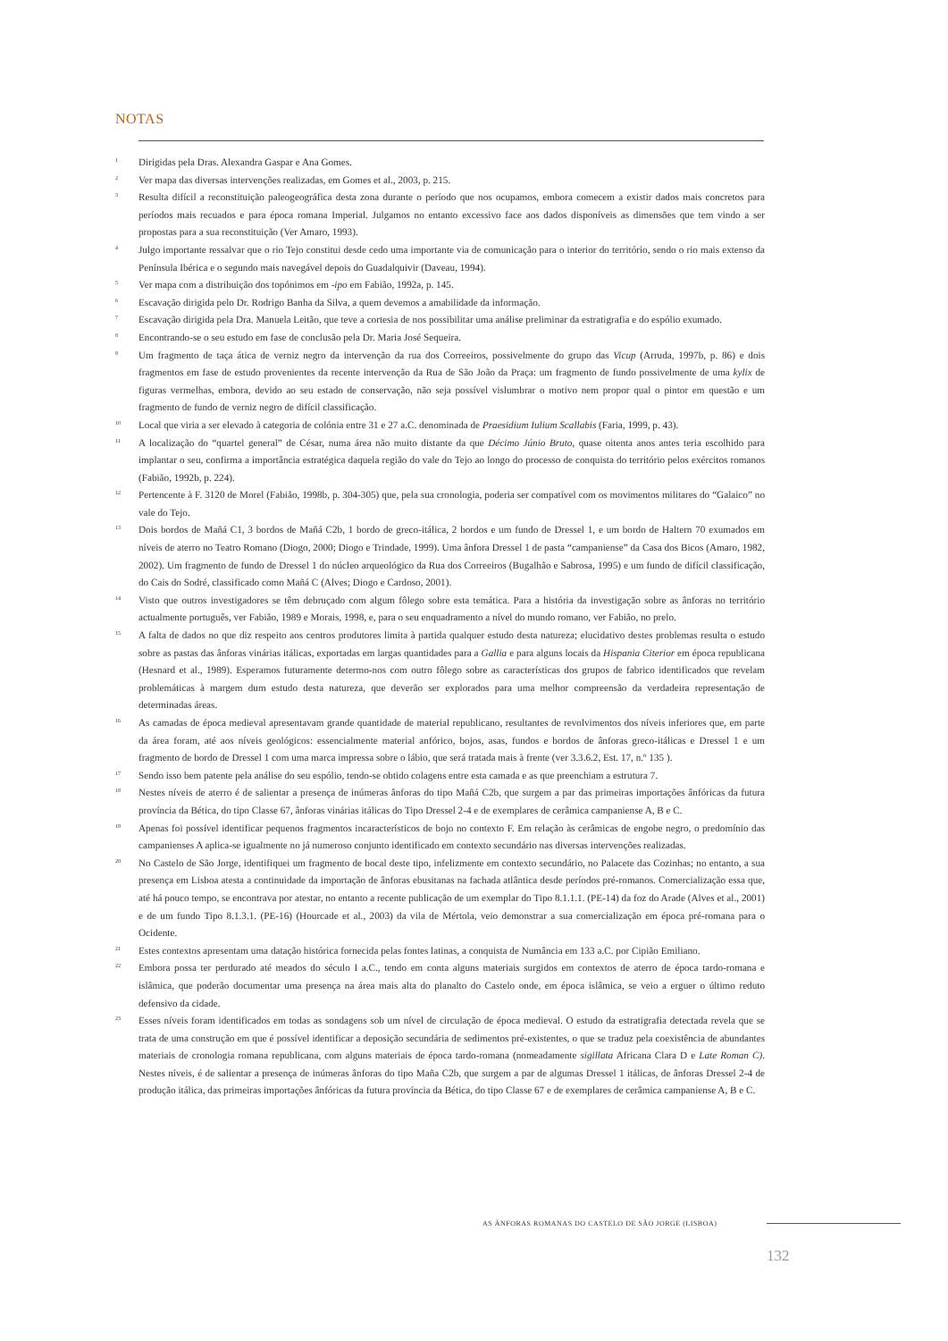NOTAS
<sup>1</sup>
Dirigidas pela Dras. Alexandra Gaspar e Ana Gomes.
<sup>2</sup>
Ver mapa das diversas intervenções realizadas, em Gomes et al., 2003, p. 215.
<sup>3</sup>
Resulta difícil a reconstituição paleogeográfica desta zona durante o período que nos ocupamos, embora comecem a existir dados mais concretos para períodos mais recuados e para época romana Imperial. Julgamos no entanto excessivo face aos dados disponíveis as dimensões que tem vindo a ser propostas para a sua reconstituição (Ver Amaro, 1993).
<sup>4</sup>
Julgo importante ressalvar que o rio Tejo constitui desde cedo uma importante via de comunicação para o interior do território, sendo o rio mais extenso da Península Ibérica e o segundo mais navegável depois do Guadalquivir (Daveau, 1994).
<sup>5</sup>
Ver mapa com a distribuição dos topónimos em -ipo em Fabião, 1992a, p. 145.
<sup>6</sup>
Escavação dirigida pelo Dr. Rodrigo Banha da Silva, a quem devemos a amabilidade da informação.
<sup>7</sup>
Escavação dirigida pela Dra. Manuela Leitão, que teve a cortesia de nos possibilitar uma análise preliminar da estratigrafia e do espólio exumado.
<sup>8</sup>
Encontrando-se o seu estudo em fase de conclusão pela Dr. Maria José Sequeira.
<sup>9</sup>
Um fragmento de taça ática de verniz negro da intervenção da rua dos Correeiros, possivelmente do grupo das Vicup (Arruda, 1997b, p. 86) e dois fragmentos em fase de estudo provenientes da recente intervenção da Rua de São João da Praça: um fragmento de fundo possivelmente de uma kylix de figuras vermelhas, embora, devido ao seu estado de conservação, não seja possível vislumbrar o motivo nem propor qual o pintor em questão e um fragmento de fundo de verniz negro de difícil classificação.
<sup>10</sup>
Local que viria a ser elevado à categoria de colónia entre 31 e 27 a.C. denominada de Praesidium Iulium Scallabis (Faria, 1999, p. 43).
<sup>11</sup>
A localização do “quartel general” de César, numa área não muito distante da que Décimo Júnio Bruto, quase oitenta anos antes teria escolhido para implantar o seu, confirma a importância estratégica daquela região do vale do Tejo ao longo do processo de conquista do território pelos exércitos romanos (Fabião, 1992b, p. 224).
<sup>12</sup>
Pertencente à F. 3120 de Morel (Fabião, 1998b, p. 304-305) que, pela sua cronologia, poderia ser compatível com os movimentos militares do “Galaico” no vale do Tejo.
<sup>13</sup>
Dois bordos de Mañá C1, 3 bordos de Mañá C2b, 1 bordo de greco-itálica, 2 bordos e um fundo de Dressel 1, e um bordo de Haltern 70 exumados em níveis de aterro no Teatro Romano (Diogo, 2000; Diogo e Trindade, 1999). Uma ânfora Dressel 1 de pasta “campaniense” da Casa dos Bicos (Amaro, 1982, 2002). Um fragmento de fundo de Dressel 1 do núcleo arqueológico da Rua dos Correeiros (Bugalhão e Sabrosa, 1995) e um fundo de difícil classificação, do Cais do Sodré, classificado como Mañá C (Alves; Diogo e Cardoso, 2001).
<sup>14</sup>
Visto que outros investigadores se têm debruçado com algum fôlego sobre esta temática. Para a história da investigação sobre as ânforas no território actualmente português, ver Fabião, 1989 e Morais, 1998, e, para o seu enquadramento a nível do mundo romano, ver Fabião, no prelo.
<sup>15</sup>
A falta de dados no que diz respeito aos centros produtores limita à partida qualquer estudo desta natureza; elucidativo destes problemas resulta o estudo sobre as pastas das ânforas vinárias itálicas, exportadas em largas quantidades para a Gallia e para alguns locais da Hispania Citerior em época republicana (Hesnard et al., 1989). Esperamos futuramente determo-nos com outro fôlego sobre as características dos grupos de fabrico identificados que revelam problemáticas à margem dum estudo desta natureza, que deverão ser explorados para uma melhor compreensão da verdadeira representação de determinadas áreas.
<sup>16</sup>
As camadas de época medieval apresentavam grande quantidade de material republicano, resultantes de revolvimentos dos níveis inferiores que, em parte da área foram, até aos níveis geológicos: essencialmente material anfórico, bojos, asas, fundos e bordos de ânforas greco-itálicas e Dressel 1 e um fragmento de bordo de Dressel 1 com uma marca impressa sobre o lábio, que será tratada mais à frente (ver 3.3.6.2, Est. 17, n.º 135 ).
<sup>17</sup>
Sendo isso bem patente pela análise do seu espólio, tendo-se obtido colagens entre esta camada e as que preenchiam a estrutura 7.
<sup>18</sup>
Nestes níveis de aterro é de salientar a presença de inúmeras ânforas do tipo Mañá C2b, que surgem a par das primeiras importações ânfóricas da futura província da Bética, do tipo Classe 67, ânforas vinárias itálicas do Tipo Dressel 2-4 e de exemplares de cerâmica campaniense A, B e C.
<sup>19</sup>
Apenas foi possível identificar pequenos fragmentos incaracterísticos de bojo no contexto F. Em relação às cerâmicas de engobe negro, o predomínio das campanienses A aplica-se igualmente no já numeroso conjunto identificado em contexto secundário nas diversas intervenções realizadas.
<sup>20</sup>
No Castelo de São Jorge, identifiquei um fragmento de bocal deste tipo, infelizmente em contexto secundário, no Palacete das Cozinhas; no entanto, a sua presença em Lisboa atesta a continuidade da importação de ânforas ebusitanas na fachada atlântica desde períodos pré-romanos. Comercialização essa que, até há pouco tempo, se encontrava por atestar, no entanto a recente publicação de um exemplar do Tipo 8.1.1.1. (PE-14) da foz do Arade (Alves et al., 2001) e de um fundo Tipo 8.1.3.1. (PE-16) (Hourcade et al., 2003) da vila de Mértola, veio demonstrar a sua comercialização em época pré-romana para o Ocidente.
<sup>21</sup>
Estes contextos apresentam uma datação histórica fornecida pelas fontes latinas, a conquista de Numância em 133 a.C. por Cipião Emiliano.
<sup>22</sup>
Embora possa ter perdurado até meados do século I a.C., tendo em conta alguns materiais surgidos em contextos de aterro de época tardo-romana e islâmica, que poderão documentar uma presença na área mais alta do planalto do Castelo onde, em época islâmica, se veio a erguer o último reduto defensivo da cidade.
<sup>23</sup>
Esses níveis foram identificados em todas as sondagens sob um nível de circulação de época medieval. O estudo da estratigrafia detectada revela que se trata de uma construção em que é possível identificar a deposição secundária de sedimentos pré-existentes, o que se traduz pela coexistência de abundantes materiais de cronologia romana republicana, com alguns materiais de época tardo-romana (nomeadamente sigillata Africana Clara D e Late Roman C). Nestes níveis, é de salientar a presença de inúmeras ânforas do tipo Maña C2b, que surgem a par de algumas Dressel 1 itálicas, de ânforas Dressel 2-4 de produção itálica, das primeiras importações ânfóricas da futura província da Bética, do tipo Classe 67 e de exemplares de cerâmica campaniense A, B e C.
AS ÂNFORAS ROMANAS DO CASTELO DE SÃO JORGE (LISBOA)
132